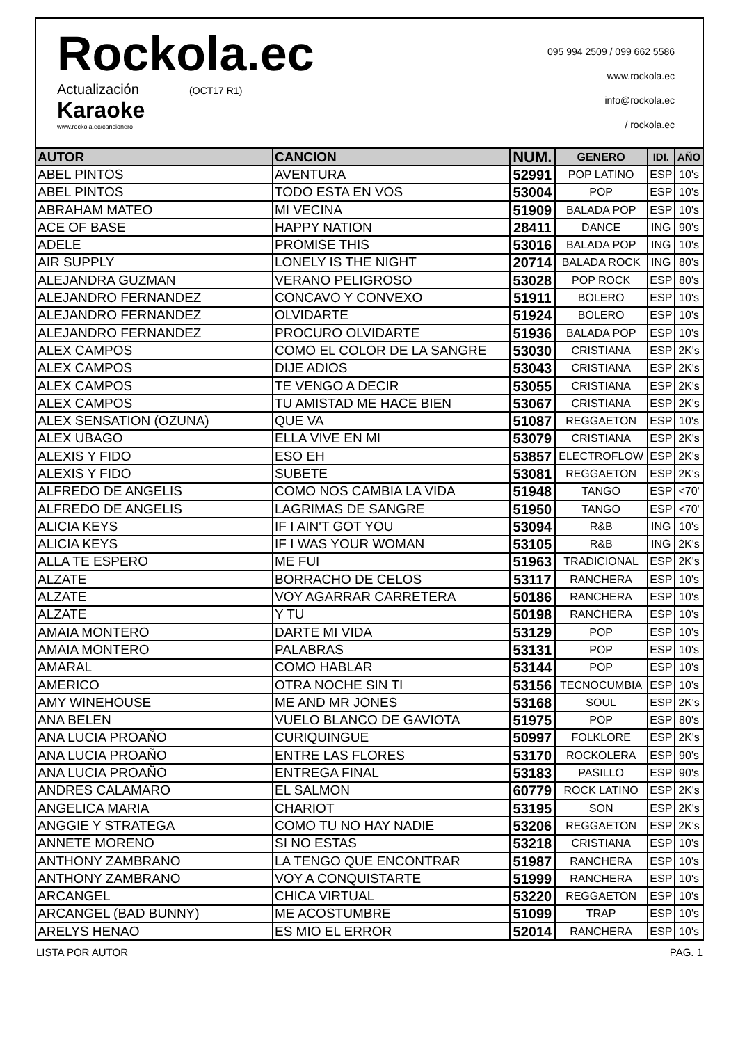Rockola.ec
Actualización (OCT17 R1)
Karaoke
www.rockola.ec/cancionero
095 994 2509 / 099 662 5586
www.rockola.ec
info@rockola.ec
/ rockola.ec
| AUTOR | CANCION | NUM. | GENERO | IDI. | AÑO |
| --- | --- | --- | --- | --- | --- |
| ABEL PINTOS | AVENTURA | 52991 | POP LATINO | ESP | 10's |
| ABEL PINTOS | TODO ESTA EN VOS | 53004 | POP | ESP | 10's |
| ABRAHAM MATEO | MI VECINA | 51909 | BALADA POP | ESP | 10's |
| ACE OF BASE | HAPPY NATION | 28411 | DANCE | ING | 90's |
| ADELE | PROMISE THIS | 53016 | BALADA POP | ING | 10's |
| AIR SUPPLY | LONELY IS THE NIGHT | 20714 | BALADA ROCK | ING | 80's |
| ALEJANDRA GUZMAN | VERANO PELIGROSO | 53028 | POP ROCK | ESP | 80's |
| ALEJANDRO FERNANDEZ | CONCAVO Y CONVEXO | 51911 | BOLERO | ESP | 10's |
| ALEJANDRO FERNANDEZ | OLVIDARTE | 51924 | BOLERO | ESP | 10's |
| ALEJANDRO FERNANDEZ | PROCURO OLVIDARTE | 51936 | BALADA POP | ESP | 10's |
| ALEX CAMPOS | COMO EL COLOR DE LA SANGRE | 53030 | CRISTIANA | ESP | 2K's |
| ALEX CAMPOS | DIJE ADIOS | 53043 | CRISTIANA | ESP | 2K's |
| ALEX CAMPOS | TE VENGO A DECIR | 53055 | CRISTIANA | ESP | 2K's |
| ALEX CAMPOS | TU AMISTAD ME HACE BIEN | 53067 | CRISTIANA | ESP | 2K's |
| ALEX SENSATION (OZUNA) | QUE VA | 51087 | REGGAETON | ESP | 10's |
| ALEX UBAGO | ELLA VIVE EN MI | 53079 | CRISTIANA | ESP | 2K's |
| ALEXIS Y FIDO | ESO EH | 53857 | ELECTROFLOW | ESP | 2K's |
| ALEXIS Y FIDO | SUBETE | 53081 | REGGAETON | ESP | 2K's |
| ALFREDO DE ANGELIS | COMO NOS CAMBIA LA VIDA | 51948 | TANGO | ESP | <70' |
| ALFREDO DE ANGELIS | LAGRIMAS DE SANGRE | 51950 | TANGO | ESP | <70' |
| ALICIA KEYS | IF I AIN'T GOT YOU | 53094 | R&B | ING | 10's |
| ALICIA KEYS | IF I WAS YOUR WOMAN | 53105 | R&B | ING | 2K's |
| ALLA TE ESPERO | ME FUI | 51963 | TRADICIONAL | ESP | 2K's |
| ALZATE | BORRACHO DE CELOS | 53117 | RANCHERA | ESP | 10's |
| ALZATE | VOY AGARRAR CARRETERA | 50186 | RANCHERA | ESP | 10's |
| ALZATE | Y TU | 50198 | RANCHERA | ESP | 10's |
| AMAIA MONTERO | DARTE MI VIDA | 53129 | POP | ESP | 10's |
| AMAIA MONTERO | PALABRAS | 53131 | POP | ESP | 10's |
| AMARAL | COMO HABLAR | 53144 | POP | ESP | 10's |
| AMERICO | OTRA NOCHE SIN TI | 53156 | TECNOCUMBIA | ESP | 10's |
| AMY WINEHOUSE | ME AND MR JONES | 53168 | SOUL | ESP | 2K's |
| ANA BELEN | VUELO BLANCO DE GAVIOTA | 51975 | POP | ESP | 80's |
| ANA LUCIA PROAÑO | CURIQUINGUE | 50997 | FOLKLORE | ESP | 2K's |
| ANA LUCIA PROAÑO | ENTRE LAS FLORES | 53170 | ROCKOLERA | ESP | 90's |
| ANA LUCIA PROAÑO | ENTREGA FINAL | 53183 | PASILLO | ESP | 90's |
| ANDRES CALAMARO | EL SALMON | 60779 | ROCK LATINO | ESP | 2K's |
| ANGELICA MARIA | CHARIOT | 53195 | SON | ESP | 2K's |
| ANGGIE Y STRATEGA | COMO TU NO HAY NADIE | 53206 | REGGAETON | ESP | 2K's |
| ANNETE MORENO | SI NO ESTAS | 53218 | CRISTIANA | ESP | 10's |
| ANTHONY ZAMBRANO | LA TENGO QUE ENCONTRAR | 51987 | RANCHERA | ESP | 10's |
| ANTHONY ZAMBRANO | VOY A CONQUISTARTE | 51999 | RANCHERA | ESP | 10's |
| ARCANGEL | CHICA VIRTUAL | 53220 | REGGAETON | ESP | 10's |
| ARCANGEL (BAD BUNNY) | ME ACOSTUMBRE | 51099 | TRAP | ESP | 10's |
| ARELYS HENAO | ES MIO EL ERROR | 52014 | RANCHERA | ESP | 10's |
LISTA POR AUTOR PAG. 1